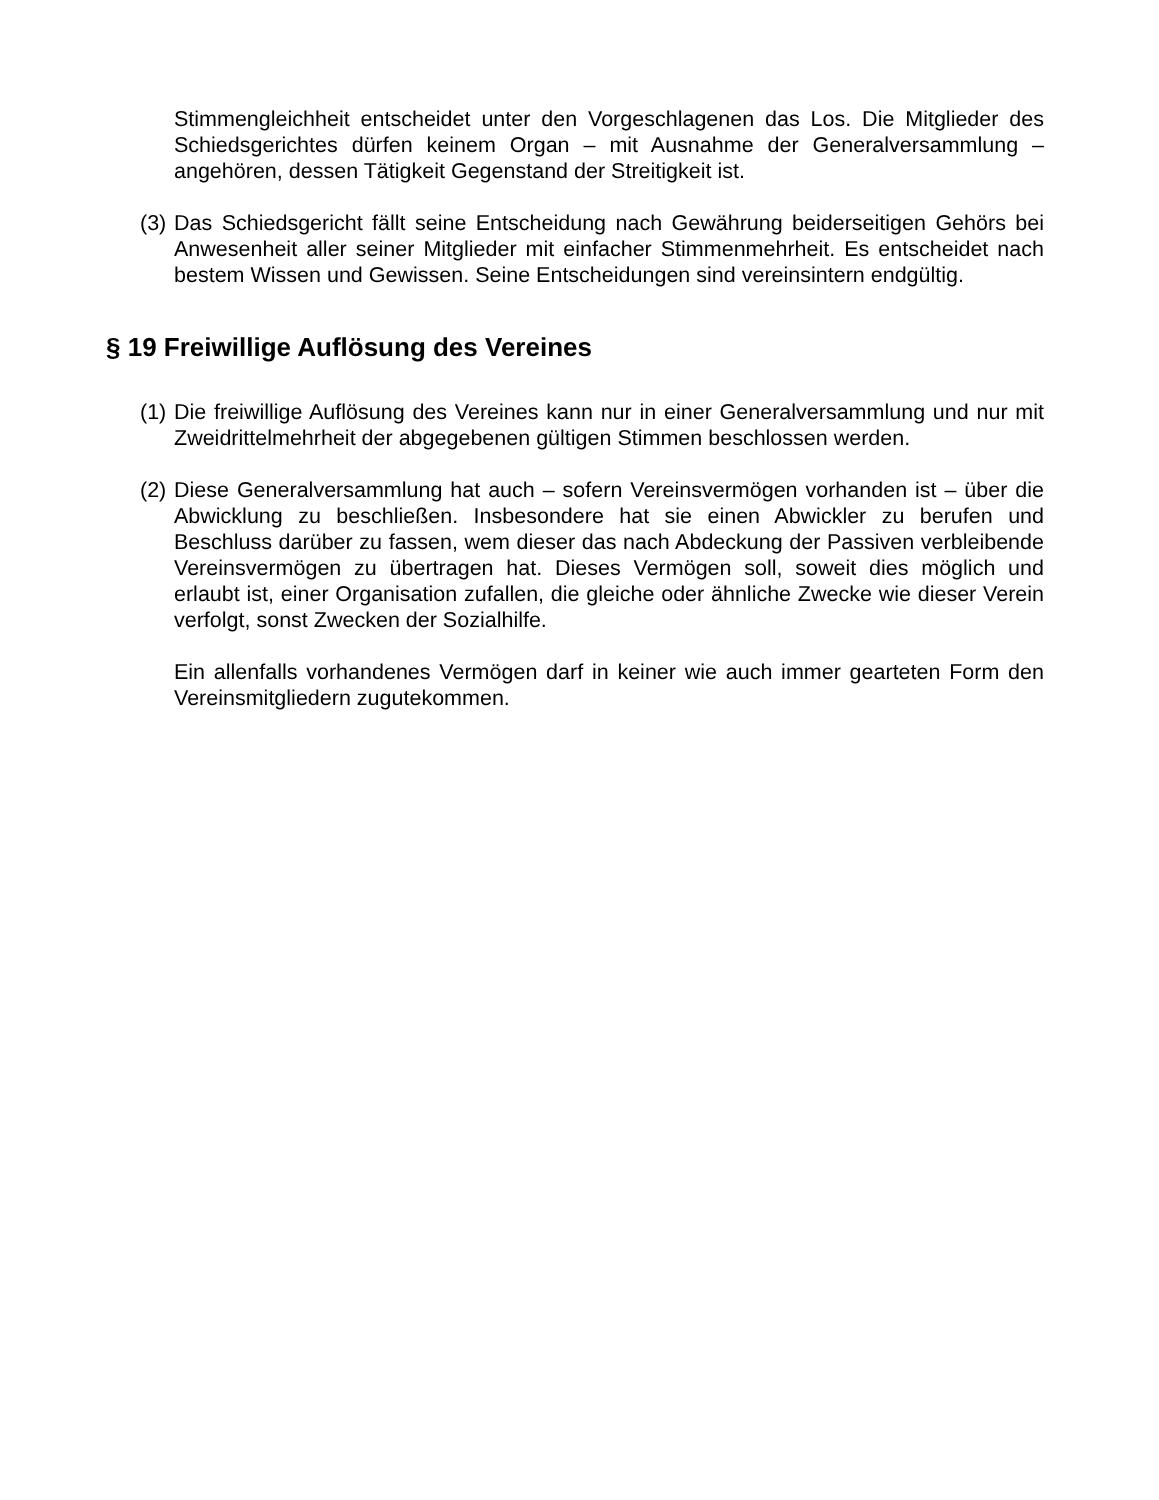Stimmengleichheit entscheidet unter den Vorgeschlagenen das Los. Die Mitglieder des Schiedsgerichtes dürfen keinem Organ – mit Ausnahme der Generalversammlung – angehören, dessen Tätigkeit Gegenstand der Streitigkeit ist.
(3)
Das Schiedsgericht fällt seine Entscheidung nach Gewährung beiderseitigen Gehörs bei Anwesenheit aller seiner Mitglieder mit einfacher Stimmenmehrheit. Es entscheidet nach bestem Wissen und Gewissen. Seine Entscheidungen sind vereinsintern endgültig.
§ 19 Freiwillige Auflösung des Vereines
(1)
Die freiwillige Auflösung des Vereines kann nur in einer Generalversammlung und nur mit Zweidrittelmehrheit der abgegebenen gültigen Stimmen beschlossen werden.
(2)
Diese Generalversammlung hat auch – sofern Vereinsvermögen vorhanden ist – über die Abwicklung zu beschließen. Insbesondere hat sie einen Abwickler zu berufen und Beschluss darüber zu fassen, wem dieser das nach Abdeckung der Passiven verbleibende Vereinsvermögen zu übertragen hat. Dieses Vermögen soll, soweit dies möglich und erlaubt ist, einer Organisation zufallen, die gleiche oder ähnliche Zwecke wie dieser Verein verfolgt, sonst Zwecken der Sozialhilfe.
Ein allenfalls vorhandenes Vermögen darf in keiner wie auch immer gearteten Form den Vereinsmitgliedern zugutekommen.